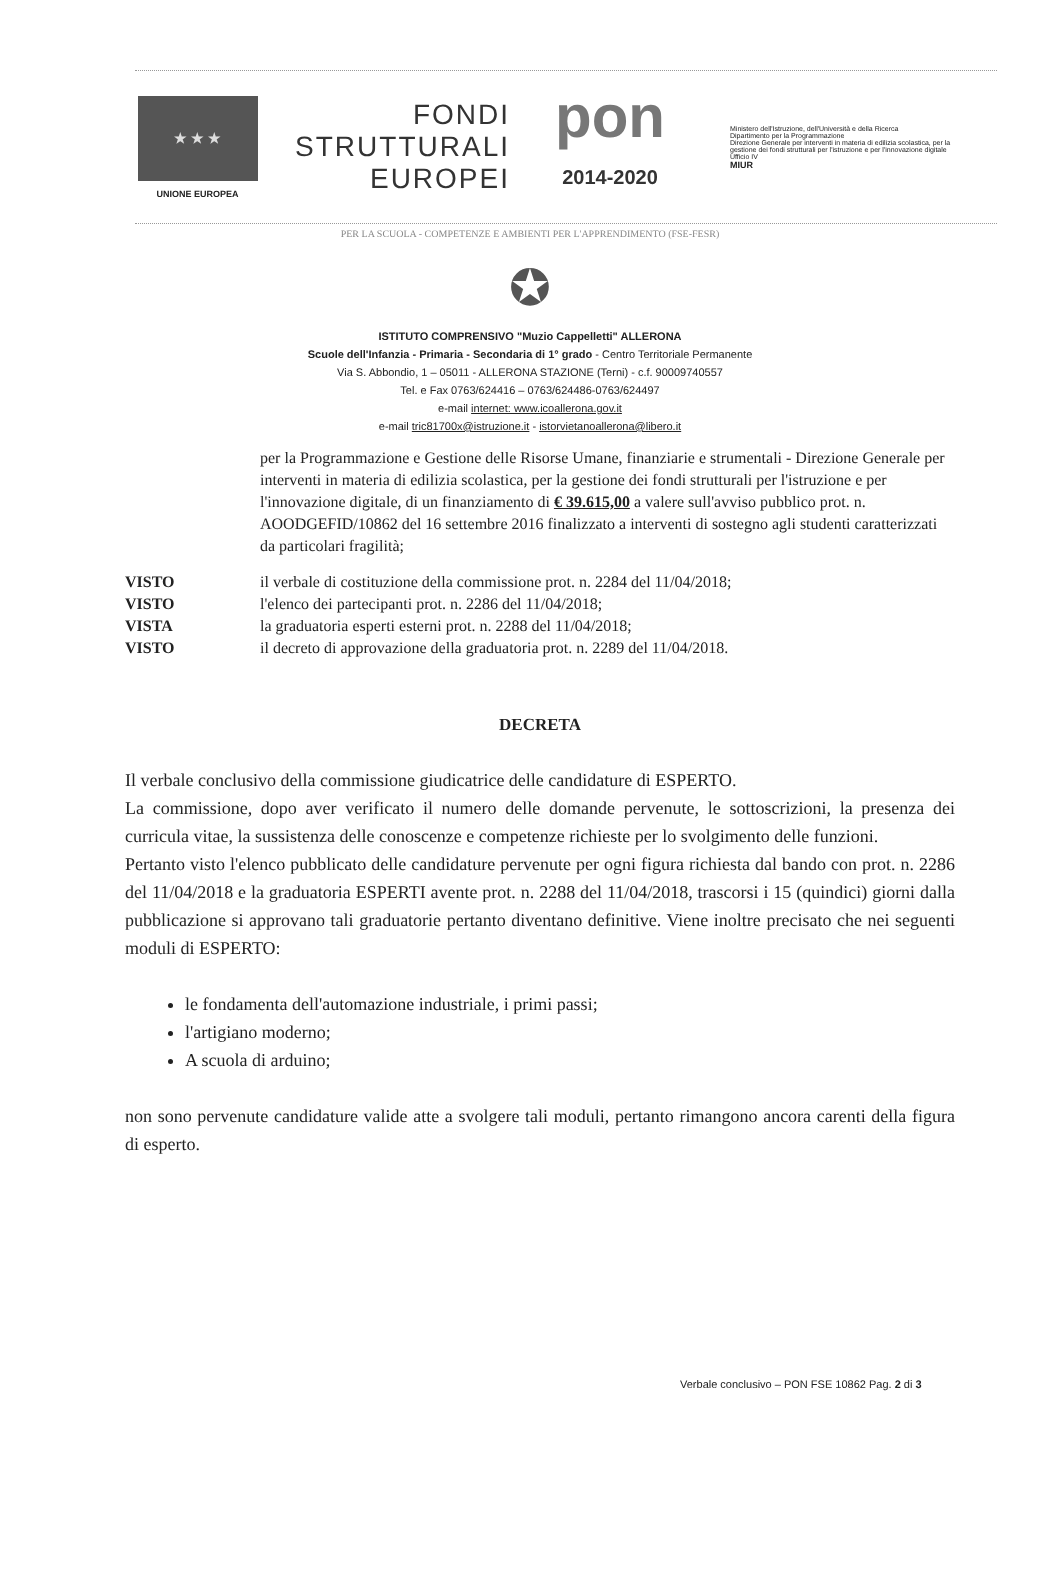★ ★ ★
UNIONE EUROPEA
FONDI
STRUTTURALI
EUROPEI
pon
2014-2020
Ministero dell'Istruzione, dell'Università e della Ricerca
Dipartimento per la Programmazione
Direzione Generale per interventi in materia di edilizia scolastica, per la gestione dei fondi strutturali per l'istruzione e per l'innovazione digitale
Ufficio IV
MIUR
PER LA SCUOLA - COMPETENZE E AMBIENTI PER L'APPRENDIMENTO (FSE-FESR)
✪
ISTITUTO COMPRENSIVO "Muzio Cappelletti" ALLERONA
Scuole dell'Infanzia - Primaria - Secondaria di 1° grado - Centro Territoriale Permanente
Via S. Abbondio, 1 – 05011 - ALLERONA STAZIONE (Terni) - c.f. 90009740557
Tel. e Fax 0763/624416 – 0763/624486-0763/624497
e-mail internet: www.icoallerona.gov.it
e-mail tric81700x@istruzione.it - istorvietanoallerona@libero.it
per la Programmazione e Gestione delle Risorse Umane, finanziarie e strumentali - Direzione Generale per interventi in materia di edilizia scolastica, per la gestione dei fondi strutturali per l'istruzione e per l'innovazione digitale, di un finanziamento di € 39.615,00 a valere sull'avviso pubblico prot. n. AOODGEFID/10862 del 16 settembre 2016 finalizzato a interventi di sostegno agli studenti caratterizzati da particolari fragilità;
VISTO il verbale di costituzione della commissione prot. n. 2284 del 11/04/2018;
VISTO l'elenco dei partecipanti prot. n. 2286 del 11/04/2018;
VISTA la graduatoria esperti esterni prot. n. 2288 del 11/04/2018;
VISTO il decreto di approvazione della graduatoria prot. n. 2289 del 11/04/2018.
DECRETA
Il verbale conclusivo della commissione giudicatrice delle candidature di ESPERTO.
La commissione, dopo aver verificato il numero delle domande pervenute, le sottoscrizioni, la presenza dei curricula vitae, la sussistenza delle conoscenze e competenze richieste per lo svolgimento delle funzioni.
Pertanto visto l'elenco pubblicato delle candidature pervenute per ogni figura richiesta dal bando con prot. n. 2286 del 11/04/2018 e la graduatoria ESPERTI avente prot. n. 2288 del 11/04/2018, trascorsi i 15 (quindici) giorni dalla pubblicazione si approvano tali graduatorie pertanto diventano definitive. Viene inoltre precisato che nei seguenti moduli di ESPERTO:
le fondamenta dell'automazione industriale, i primi passi;
l'artigiano moderno;
A scuola di arduino;
non sono pervenute candidature valide atte a svolgere tali moduli, pertanto rimangono ancora carenti della figura di esperto.
Verbale conclusivo – PON FSE 10862 Pag. 2 di 3